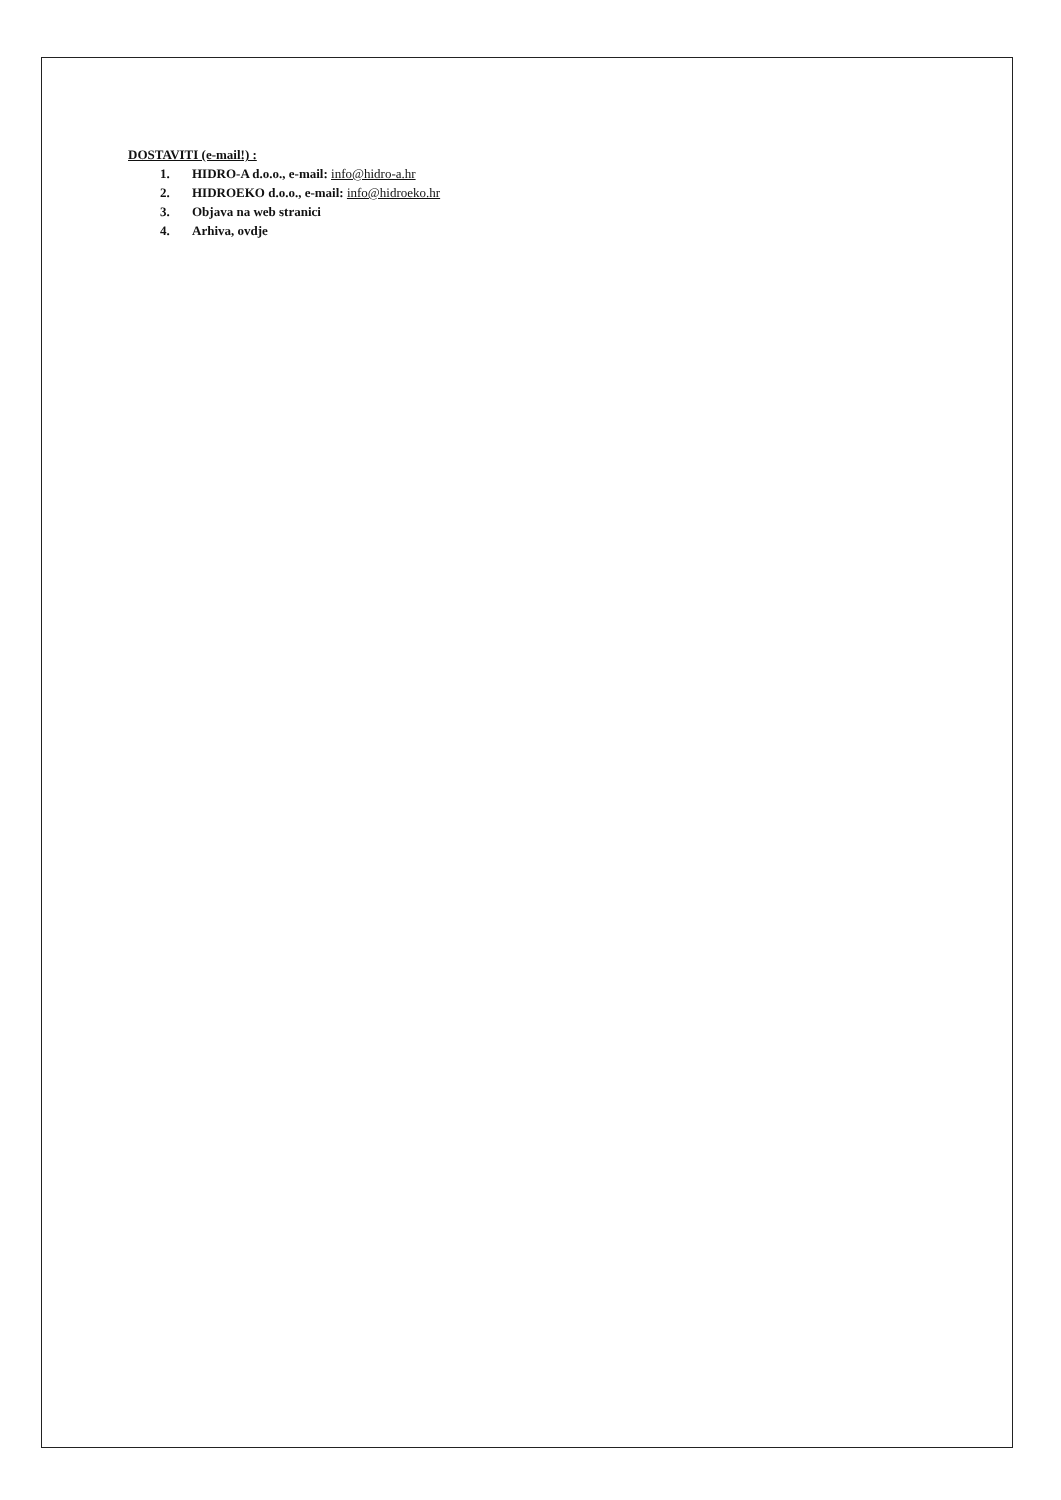DOSTAVITI (e-mail!) :
1. HIDRO-A d.o.o., e-mail: info@hidro-a.hr
2. HIDROEKO d.o.o., e-mail: info@hidroeko.hr
3. Objava na web stranici
4. Arhiva, ovdje